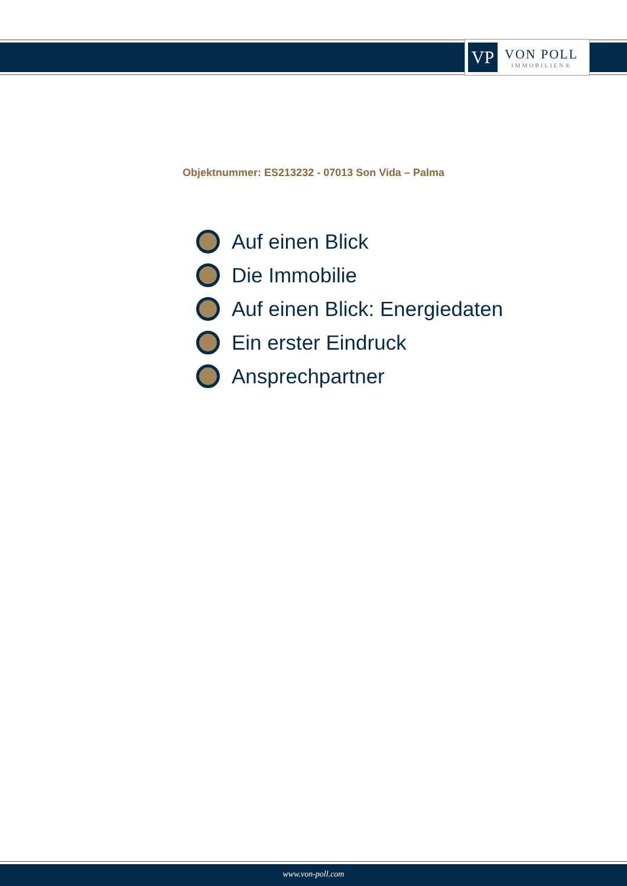VP
VON POLL
IMMOBILIEN®
Objektnummer: ES213232 - 07013 Son Vida – Palma
Auf einen Blick
Die Immobilie
Auf einen Blick: Energiedaten
Ein erster Eindruck
Ansprechpartner
www.von-poll.com